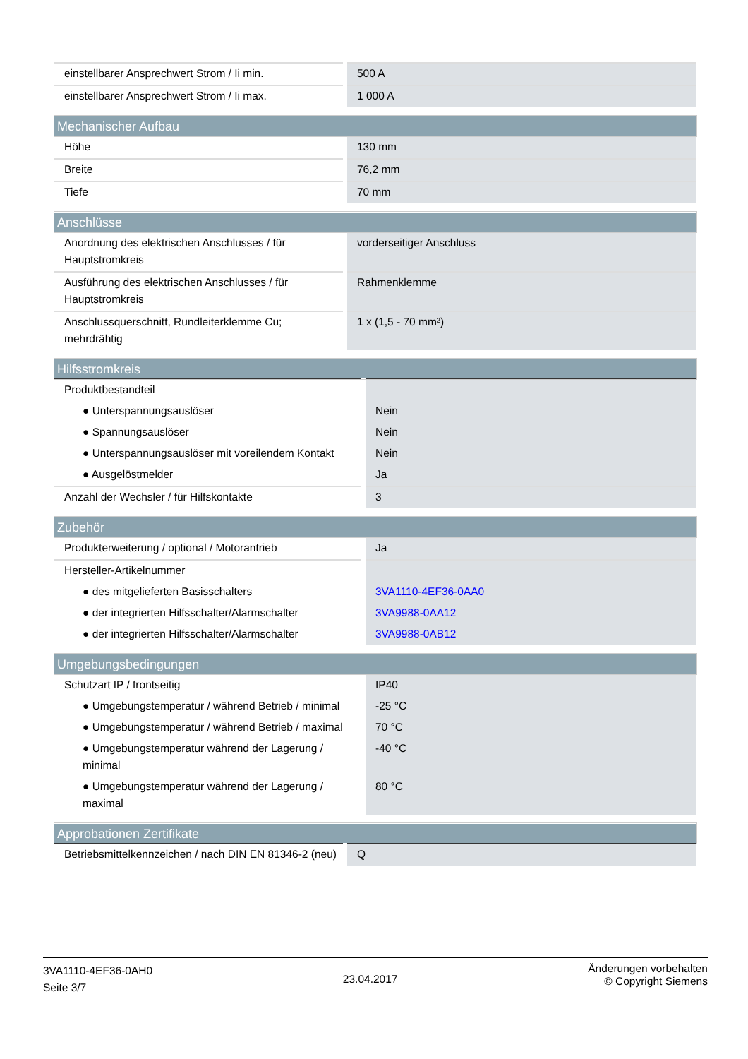| einstellbarer Ansprechwert Strom / Ii min. | 500 A |
| einstellbarer Ansprechwert Strom / Ii max. | 1 000 A |
| Mechanischer Aufbau | |
| --- | --- |
| Höhe | 130 mm |
| Breite | 76,2 mm |
| Tiefe | 70 mm |
| Anschlüsse | |
| --- | --- |
| Anordnung des elektrischen Anschlusses / für Hauptstromkreis | vorderseitiger Anschluss |
| Ausführung des elektrischen Anschlusses / für Hauptstromkreis | Rahmenklemme |
| Anschlussquerschnitt, Rundleiterklemme Cu; mehrdrähtig | 1 x (1,5 - 70 mm²) |
| Hilfsstromkreis | |
| --- | --- |
| Produktbestandteil | |
| ● Unterspannungsauslöser | Nein |
| ● Spannungsauslöser | Nein |
| ● Unterspannungsauslöser mit voreilendem Kontakt | Nein |
| ● Ausgelöstmelder | Ja |
| Anzahl der Wechsler / für Hilfskontakte | 3 |
| Zubehör | |
| --- | --- |
| Produkterweiterung / optional / Motorantrieb | Ja |
| Hersteller-Artikelnummer | |
| ● des mitgelieferten Basisschalters | 3VA1110-4EF36-0AA0 |
| ● der integrierten Hilfsschalter/Alarmschalter | 3VA9988-0AA12 |
| ● der integrierten Hilfsschalter/Alarmschalter | 3VA9988-0AB12 |
| Umgebungsbedingungen | |
| --- | --- |
| Schutzart IP / frontseitig | IP40 |
| ● Umgebungstemperatur / während Betrieb / minimal | -25 °C |
| ● Umgebungstemperatur / während Betrieb / maximal | 70 °C |
| ● Umgebungstemperatur während der Lagerung / minimal | -40 °C |
| ● Umgebungstemperatur während der Lagerung / maximal | 80 °C |
| Approbationen Zertifikate | |
| --- | --- |
| Betriebsmittelkennzeichen / nach DIN EN 81346-2 (neu) | Q |
3VA1110-4EF36-0AH0
Seite 3/7
23.04.2017
Änderungen vorbehalten
© Copyright Siemens